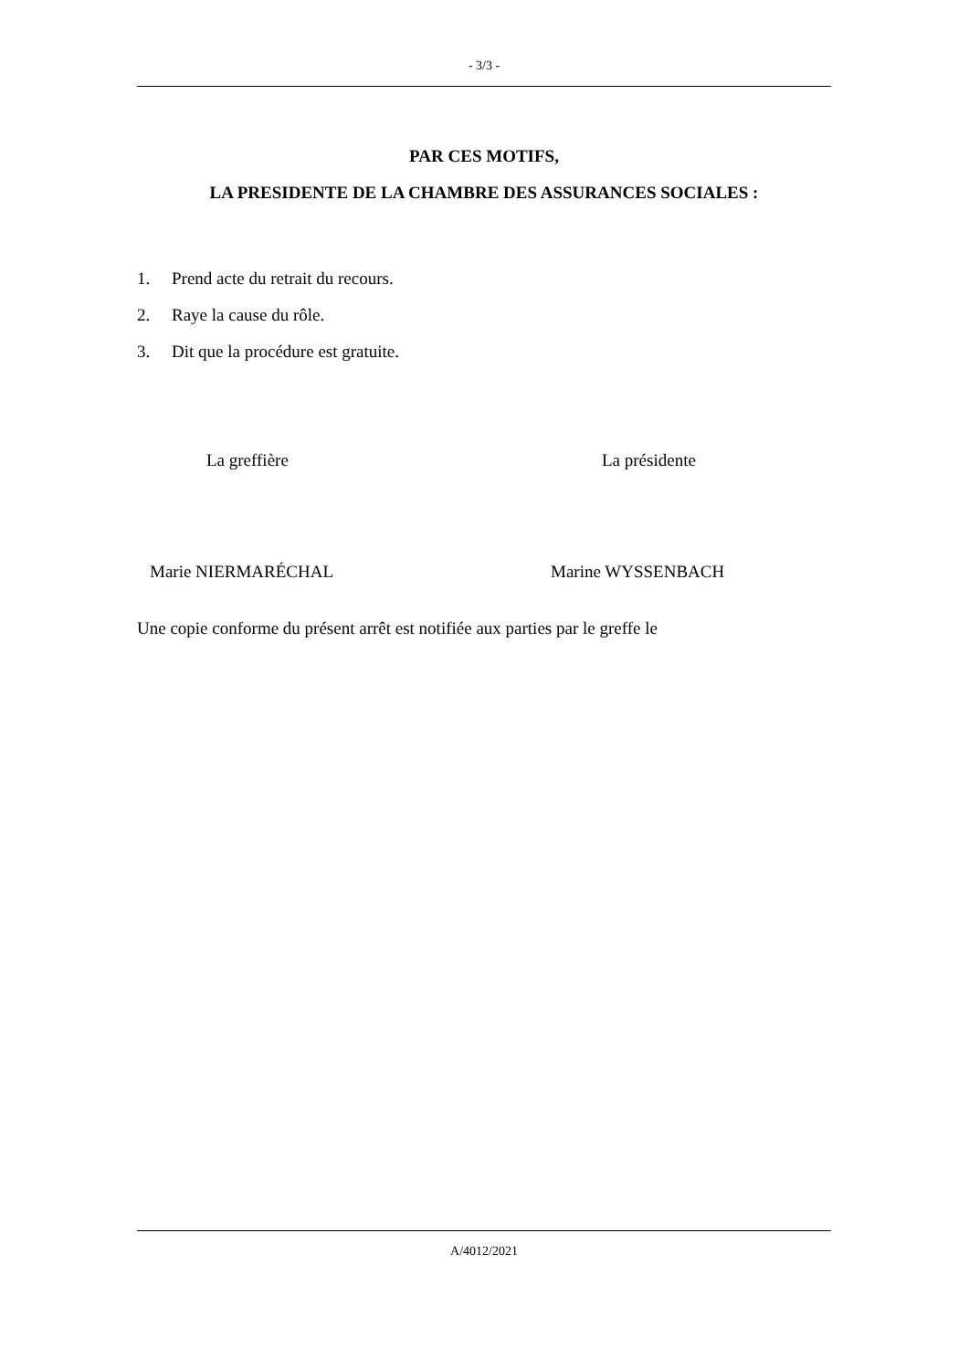- 3/3 -
PAR CES MOTIFS,
LA PRESIDENTE DE LA CHAMBRE DES ASSURANCES SOCIALES :
1. Prend acte du retrait du recours.
2. Raye la cause du rôle.
3. Dit que la procédure est gratuite.
La greffière La présidente
Marie NIERMARÉCHAL Marine WYSSENBACH
Une copie conforme du présent arrêt est notifiée aux parties par le greffe le
A/4012/2021